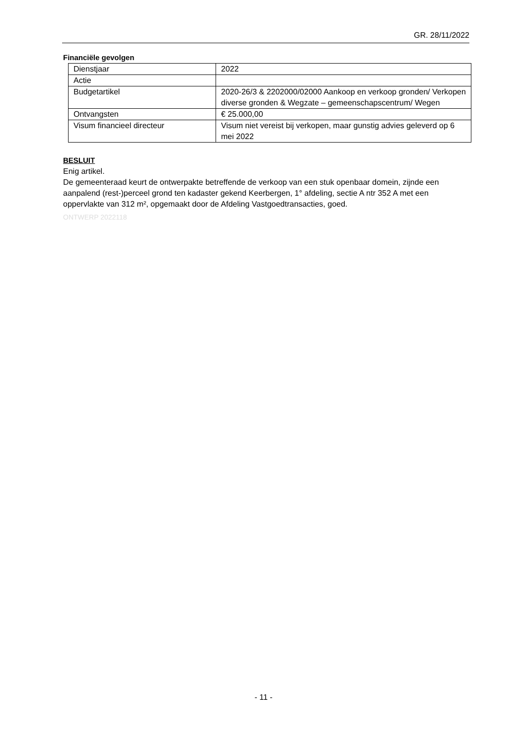GR. 28/11/2022
Financiële gevolgen
| Dienstjaar | 2022 |
| Actie | |
| Budgetartikel | 2020-26/3 & 2202000/02000 Aankoop en verkoop gronden/ Verkopen diverse gronden & Wegzate – gemeenschapscentrum/ Wegen |
| Ontvangsten | € 25.000,00 |
| Visum financieel directeur | Visum niet vereist bij verkopen, maar gunstig advies geleverd op 6 mei 2022 |
BESLUIT
Enig artikel.
De gemeenteraad keurt de ontwerpakte betreffende de verkoop van een stuk openbaar domein, zijnde een aanpalend (rest-)perceel grond ten kadaster gekend Keerbergen, 1° afdeling, sectie A ntr 352 A met een oppervlakte van 312 m², opgemaakt door de Afdeling Vastgoedtransacties, goed.
ONTWERP 2022118
- 11 -